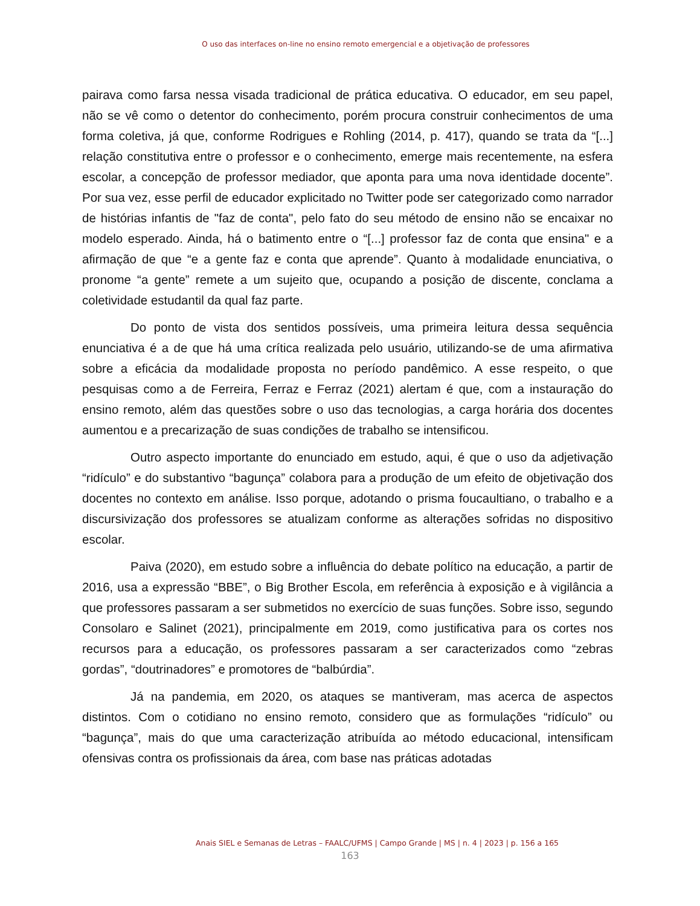O uso das interfaces on-line no ensino remoto emergencial e a objetivação de professores
pairava como farsa nessa visada tradicional de prática educativa. O educador, em seu papel, não se vê como o detentor do conhecimento, porém procura construir conhecimentos de uma forma coletiva, já que, conforme Rodrigues e Rohling (2014, p. 417), quando se trata da “[...] relação constitutiva entre o professor e o conhecimento, emerge mais recentemente, na esfera escolar, a concepção de professor mediador, que aponta para uma nova identidade docente”. Por sua vez, esse perfil de educador explicitado no Twitter pode ser categorizado como narrador de histórias infantis de "faz de conta", pelo fato do seu método de ensino não se encaixar no modelo esperado. Ainda, há o batimento entre o “[...] professor faz de conta que ensina" e a afirmação de que “e a gente faz e conta que aprende”. Quanto à modalidade enunciativa, o pronome “a gente” remete a um sujeito que, ocupando a posição de discente, conclama a coletividade estudantil da qual faz parte.
Do ponto de vista dos sentidos possíveis, uma primeira leitura dessa sequência enunciativa é a de que há uma crítica realizada pelo usuário, utilizando-se de uma afirmativa sobre a eficácia da modalidade proposta no período pandêmico. A esse respeito, o que pesquisas como a de Ferreira, Ferraz e Ferraz (2021) alertam é que, com a instauração do ensino remoto, além das questões sobre o uso das tecnologias, a carga horária dos docentes aumentou e a precarização de suas condições de trabalho se intensificou.
Outro aspecto importante do enunciado em estudo, aqui, é que o uso da adjetivação “ridículo” e do substantivo “bagunça” colabora para a produção de um efeito de objetivação dos docentes no contexto em análise. Isso porque, adotando o prisma foucaultiano, o trabalho e a discursivização dos professores se atualizam conforme as alterações sofridas no dispositivo escolar.
Paiva (2020), em estudo sobre a influência do debate político na educação, a partir de 2016, usa a expressão “BBE”, o Big Brother Escola, em referência à exposição e à vigilância a que professores passaram a ser submetidos no exercício de suas funções. Sobre isso, segundo Consolaro e Salinet (2021), principalmente em 2019, como justificativa para os cortes nos recursos para a educação, os professores passaram a ser caracterizados como “zebras gordas”, “doutrinadores” e promotores de “balbúrdia”.
Já na pandemia, em 2020, os ataques se mantiveram, mas acerca de aspectos distintos. Com o cotidiano no ensino remoto, considero que as formulações “ridículo” ou “bagunça”, mais do que uma caracterização atribuída ao método educacional, intensificam ofensivas contra os profissionais da área, com base nas práticas adotadas
Anais SIEL e Semanas de Letras – FAALC/UFMS | Campo Grande | MS | n. 4 | 2023 | p. 156 a 165
163